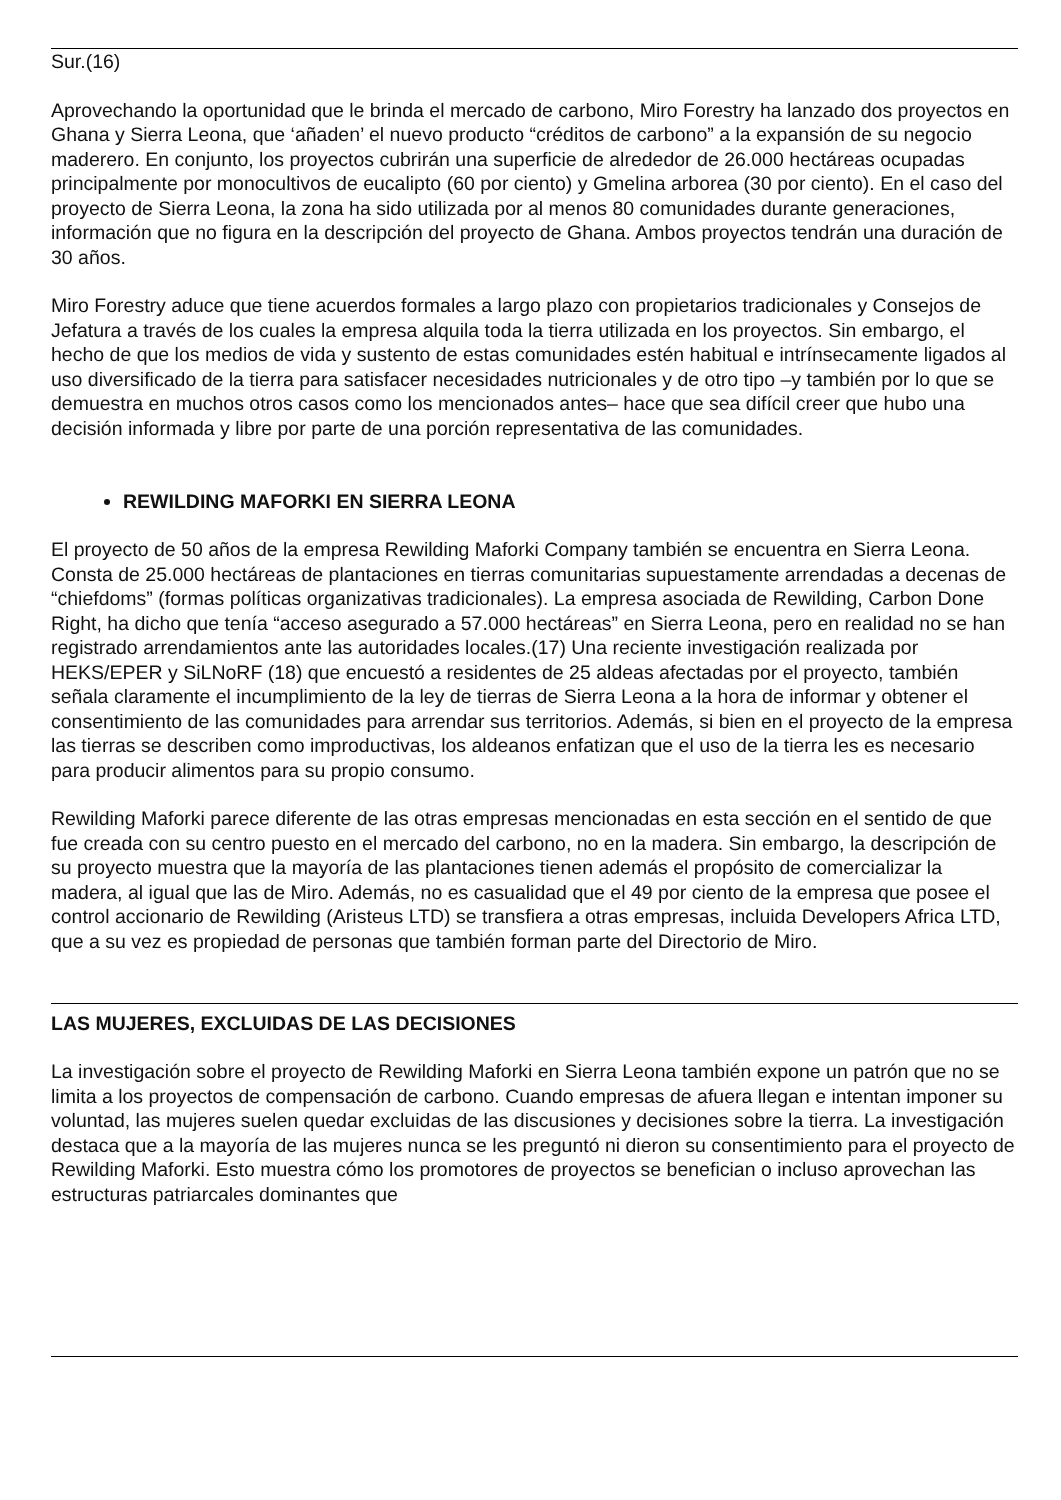Sur.(16)
Aprovechando la oportunidad que le brinda el mercado de carbono, Miro Forestry ha lanzado dos proyectos en Ghana y Sierra Leona, que ‘añaden’ el nuevo producto “créditos de carbono” a la expansión de su negocio maderero. En conjunto, los proyectos cubrirán una superficie de alrededor de 26.000 hectáreas ocupadas principalmente por monocultivos de eucalipto (60 por ciento) y Gmelina arborea (30 por ciento). En el caso del proyecto de Sierra Leona, la zona ha sido utilizada por al menos 80 comunidades durante generaciones, información que no figura en la descripción del proyecto de Ghana. Ambos proyectos tendrán una duración de 30 años.
Miro Forestry aduce que tiene acuerdos formales a largo plazo con propietarios tradicionales y Consejos de Jefatura a través de los cuales la empresa alquila toda la tierra utilizada en los proyectos. Sin embargo, el hecho de que los medios de vida y sustento de estas comunidades estén habitual e intrínsecamente ligados al uso diversificado de la tierra para satisfacer necesidades nutricionales y de otro tipo –y también por lo que se demuestra en muchos otros casos como los mencionados antes– hace que sea difícil creer que hubo una decisión informada y libre por parte de una porción representativa de las comunidades.
REWILDING MAFORKI EN SIERRA LEONA
El proyecto de 50 años de la empresa Rewilding Maforki Company también se encuentra en Sierra Leona. Consta de 25.000 hectáreas de plantaciones en tierras comunitarias supuestamente arrendadas a decenas de “chiefdoms” (formas políticas organizativas tradicionales). La empresa asociada de Rewilding, Carbon Done Right, ha dicho que tenía “acceso asegurado a 57.000 hectáreas” en Sierra Leona, pero en realidad no se han registrado arrendamientos ante las autoridades locales.(17) Una reciente investigación realizada por HEKS/EPER y SiLNoRF (18) que encuestó a residentes de 25 aldeas afectadas por el proyecto, también señala claramente el incumplimiento de la ley de tierras de Sierra Leona a la hora de informar y obtener el consentimiento de las comunidades para arrendar sus territorios. Además, si bien en el proyecto de la empresa las tierras se describen como improductivas, los aldeanos enfatizan que el uso de la tierra les es necesario para producir alimentos para su propio consumo.
Rewilding Maforki parece diferente de las otras empresas mencionadas en esta sección en el sentido de que fue creada con su centro puesto en el mercado del carbono, no en la madera. Sin embargo, la descripción de su proyecto muestra que la mayoría de las plantaciones tienen además el propósito de comercializar la madera, al igual que las de Miro. Además, no es casualidad que el 49 por ciento de la empresa que posee el control accionario de Rewilding (Aristeus LTD) se transfiera a otras empresas, incluida Developers Africa LTD, que a su vez es propiedad de personas que también forman parte del Directorio de Miro.
LAS MUJERES, EXCLUIDAS DE LAS DECISIONES
La investigación sobre el proyecto de Rewilding Maforki en Sierra Leona también expone un patrón que no se limita a los proyectos de compensación de carbono. Cuando empresas de afuera llegan e intentan imponer su voluntad, las mujeres suelen quedar excluidas de las discusiones y decisiones sobre la tierra. La investigación destaca que a la mayoría de las mujeres nunca se les preguntó ni dieron su consentimiento para el proyecto de Rewilding Maforki. Esto muestra cómo los promotores de proyectos se benefician o incluso aprovechan las estructuras patriarcales dominantes que